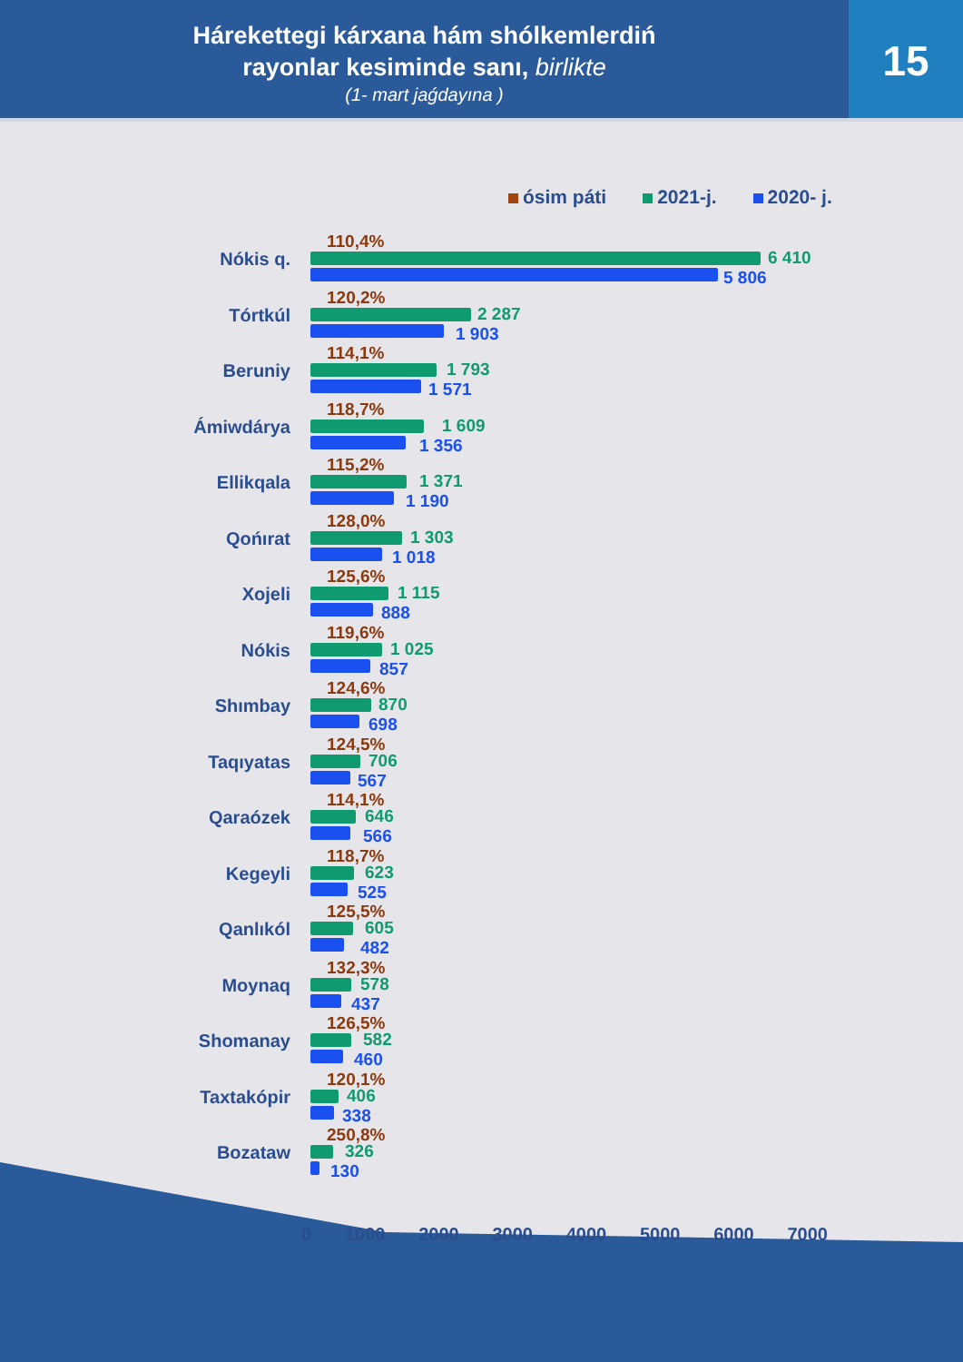Hárekettegi kárxana hám shólkemlerdiń
rayonlar kesiminde sanı, birlikte
(1- mart jaǵdayına )
15
ósim páti 2021-j. 2020- j.
Nókis q.
110,4%
6 410
5 806
Tórtkúl
120,2%
2 287
1 903
Beruniy
114,1%
1 793
1 571
Ámiwdárya
118,7%
1 609
1 356
Ellikqala
115,2%
1 371
1 190
Qońırat
128,0%
1 303
1 018
Xojeli
125,6%
1 115
888
Nókis
119,6%
1 025
857
Shımbay
124,6%
870
698
Taqıyatas
124,5%
706
567
Qaraózek
114,1%
646
566
Kegeyli
118,7%
623
525
Qanlıkól
125,5%
605
482
Moynaq
132,3%
578
437
Shomanay
126,5%
582
460
Taxtakópir
120,1%
406
338
Bozataw
250,8%
326
130
0 1000 2000 3000 4000 5000 6000 7000